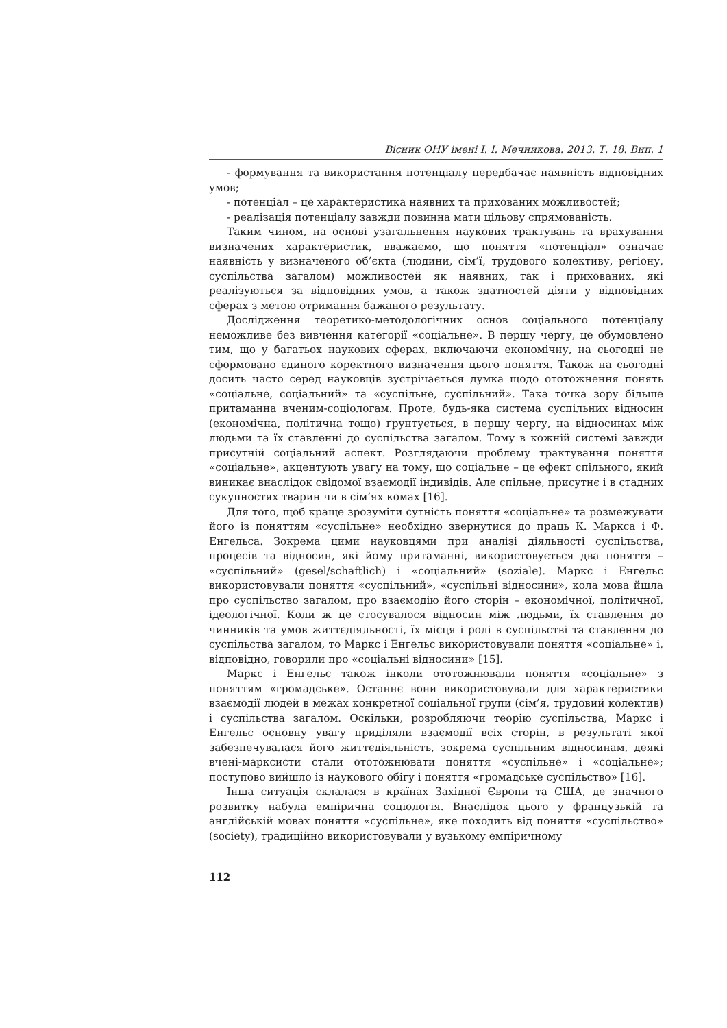Вісник ОНУ імені І. І. Мечникова. 2013. Т. 18. Вип. 1
- формування та використання потенціалу передбачає наявність відповідних умов;
- потенціал – це характеристика наявних та прихованих можливостей;
- реалізація потенціалу завжди повинна мати цільову спрямованість.
Таким чином, на основі узагальнення наукових трактувань та врахування визначених характеристик, вважаємо, що поняття «потенціал» означає наявність у визначеного об’єкта (людини, сім’ї, трудового колективу, регіону, суспільства загалом) можливостей як наявних, так і прихованих, які реалізуються за відповідних умов, а також здатностей діяти у відповідних сферах з метою отримання бажаного результату.
Дослідження теоретико-методологічних основ соціального потенціалу неможливе без вивчення категорії «соціальне». В першу чергу, це обумовлено тим, що у багатьох наукових сферах, включаючи економічну, на сьогодні не сформовано єдиного коректного визначення цього поняття. Також на сьогодні досить часто серед науковців зустрічається думка щодо ототожнення понять «соціальне, соціальний» та «суспільне, суспільний». Така точка зору більше притаманна вченим-соціологам. Проте, будь-яка система суспільних відносин (економічна, політична тощо) ґрунтується, в першу чергу, на відносинах між людьми та їх ставленні до суспільства загалом. Тому в кожній системі завжди присутній соціальний аспект. Розглядаючи проблему трактування поняття «соціальне», акцентують увагу на тому, що соціальне – це ефект спільного, який виникає внаслідок свідомої взаємодії індивідів. Але спільне, присутнє і в стадних сукупностях тварин чи в сім’ях комах [16].
Для того, щоб краще зрозуміти сутність поняття «соціальне» та розмежувати його із поняттям «суспільне» необхідно звернутися до праць К. Маркса і Ф. Енгельса. Зокрема цими науковцями при аналізі діяльності суспільства, процесів та відносин, які йому притаманні, використовується два поняття – «суспільний» (gesel/schaftlich) і «соціальний» (soziale). Маркс і Енгельс використовували поняття «суспільний», «суспільні відносини», кола мова йшла про суспільство загалом, про взаємодію його сторін – економічної, політичної, ідеологічної. Коли ж це стосувалося відносин між людьми, їх ставлення до чинників та умов життєдіяльності, їх місця і ролі в суспільстві та ставлення до суспільства загалом, то Маркс і Енгельс використовували поняття «соціальне» і, відповідно, говорили про «соціальні відносини» [15].
Маркс і Енгельс також інколи ототожнювали поняття «соціальне» з поняттям «громадське». Останнє вони використовували для характеристики взаємодії людей в межах конкретної соціальної групи (сім’я, трудовий колектив) і суспільства загалом. Оскільки, розробляючи теорію суспільства, Маркс і Енгельс основну увагу приділяли взаємодії всіх сторін, в результаті якої забезпечувалася його життєдіяльність, зокрема суспільним відносинам, деякі вчені-марксисти стали ототожнювати поняття «суспільне» і «соціальне»; поступово вийшло із наукового обігу і поняття «громадське суспільство» [16].
Інша ситуація склалася в країнах Західної Європи та США, де значного розвитку набула емпірична соціологія. Внаслідок цього у французькій та англійській мовах поняття «суспільне», яке походить від поняття «суспільство» (society), традиційно використовували у вузькому емпіричному
112